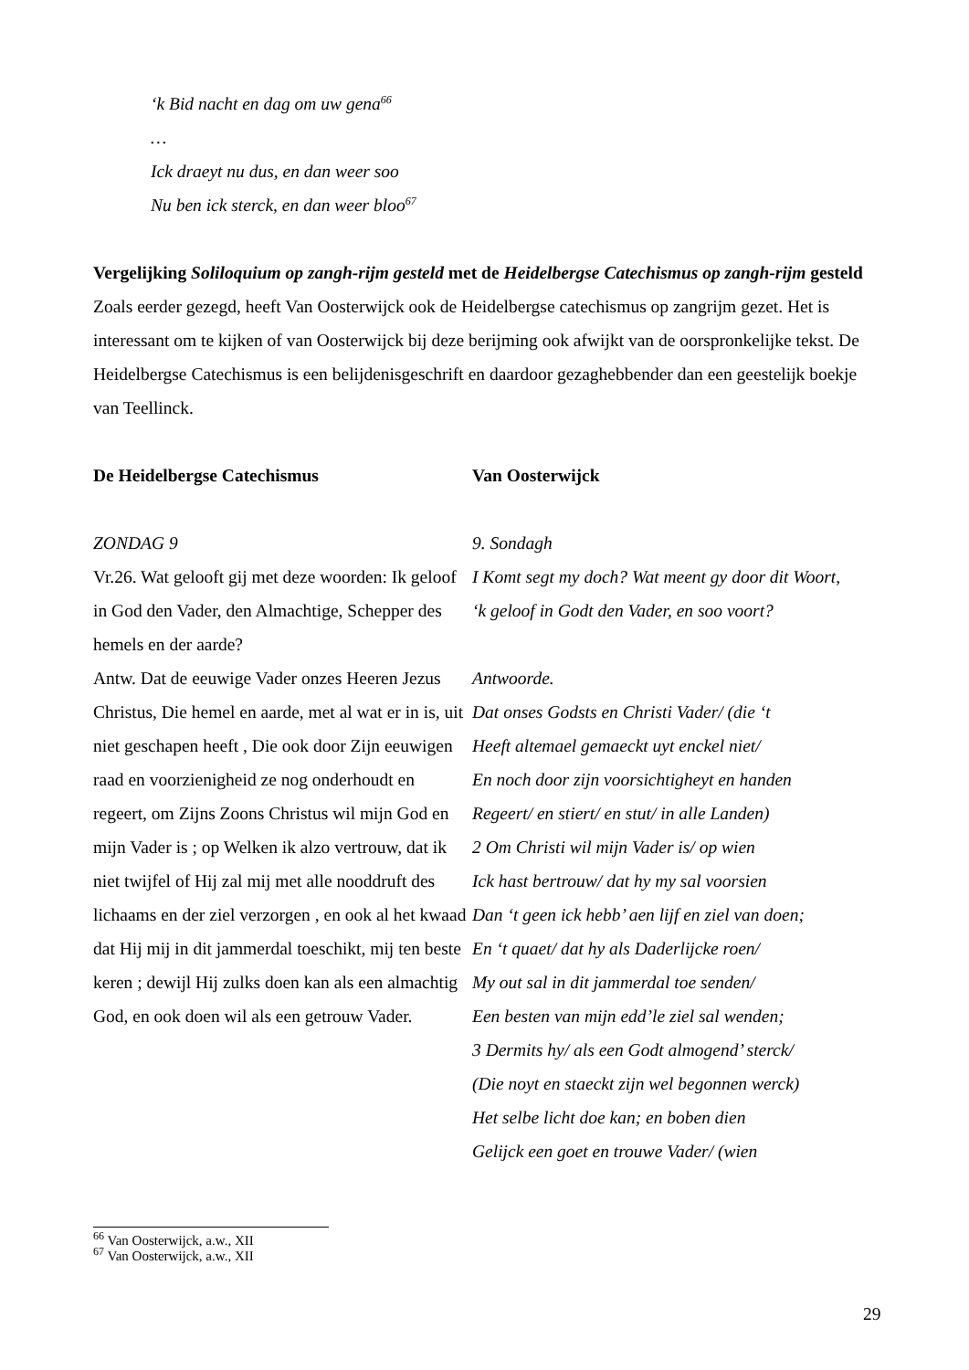‘k Bid nacht en dag om uw gena<sup>66</sup>
…
Ick draeyt nu dus, en dan weer soo
Nu ben ick sterck, en dan weer bloo<sup>67</sup>
Vergelijking Soliloquium op zangh-rijm gesteld met de Heidelbergse Catechismus op zangh-rijm gesteld
Zoals eerder gezegd, heeft Van Oosterwijck ook de Heidelbergse catechismus op zangrijm gezet. Het is interessant om te kijken of van Oosterwijck bij deze berijming ook afwijkt van de oorspronkelijke tekst. De Heidelbergse Catechismus is een belijdenisgeschrift en daardoor gezaghebbender dan een geestelijk boekje van Teellinck.
De Heidelbergse Catechismus Van Oosterwijck
ZONDAG 9
Vr.26. Wat gelooft gij met deze woorden: Ik geloof in God den Vader, den Almachtige, Schepper des hemels en der aarde?
Antw. Dat de eeuwige Vader onzes Heeren Jezus Christus, Die hemel en aarde, met al wat er in is, uit niet geschapen heeft , Die ook door Zijn eeuwigen raad en voorzienigheid ze nog onderhoudt en regeert, om Zijns Zoons Christus wil mijn God en mijn Vader is ; op Welken ik alzo vertrouw, dat ik niet twijfel of Hij zal mij met alle nooddruft des lichaams en der ziel verzorgen , en ook al het kwaad dat Hij mij in dit jammerdal toeschikt, mij ten beste keren ; dewijl Hij zulks doen kan als een almachtig God, en ook doen wil als een getrouw Vader.
9. Sondagh
I Komt segt my doch? Wat meent gy door dit Woort,
‘k geloof in Godt den Vader, en soo voort?
Antwoorde.
Dat onses Godsts en Christi Vader/ (die ‘t
Heeft altemael gemaeckt uyt enckel niet/
En noch door zijn voorsichtigheyt en handen
Regeert/ en stiert/ en stut/ in alle Landen)
2 Om Christi wil mijn Vader is/ op wien
Ick hast bertrouw/ dat hy my sal voorsien
Dan ‘t geen ick hebb’ aen lijf en ziel van doen;
En ‘t quaet/ dat hy als Daderlijcke roen/
My out sal in dit jammerdal toe senden/
Een besten van mijn edd’le ziel sal wenden;
3 Dermits hy/ als een Godt almogend’ sterck/
(Die noyt en staeckt zijn wel begonnen werck)
Het selbe licht doe kan; en boben dien
Gelijck een goet en trouwe Vader/ (wien
<sup>66</sup> Van Oosterwijck, a.w., XII
<sup>67</sup> Van Oosterwijck, a.w., XII
29